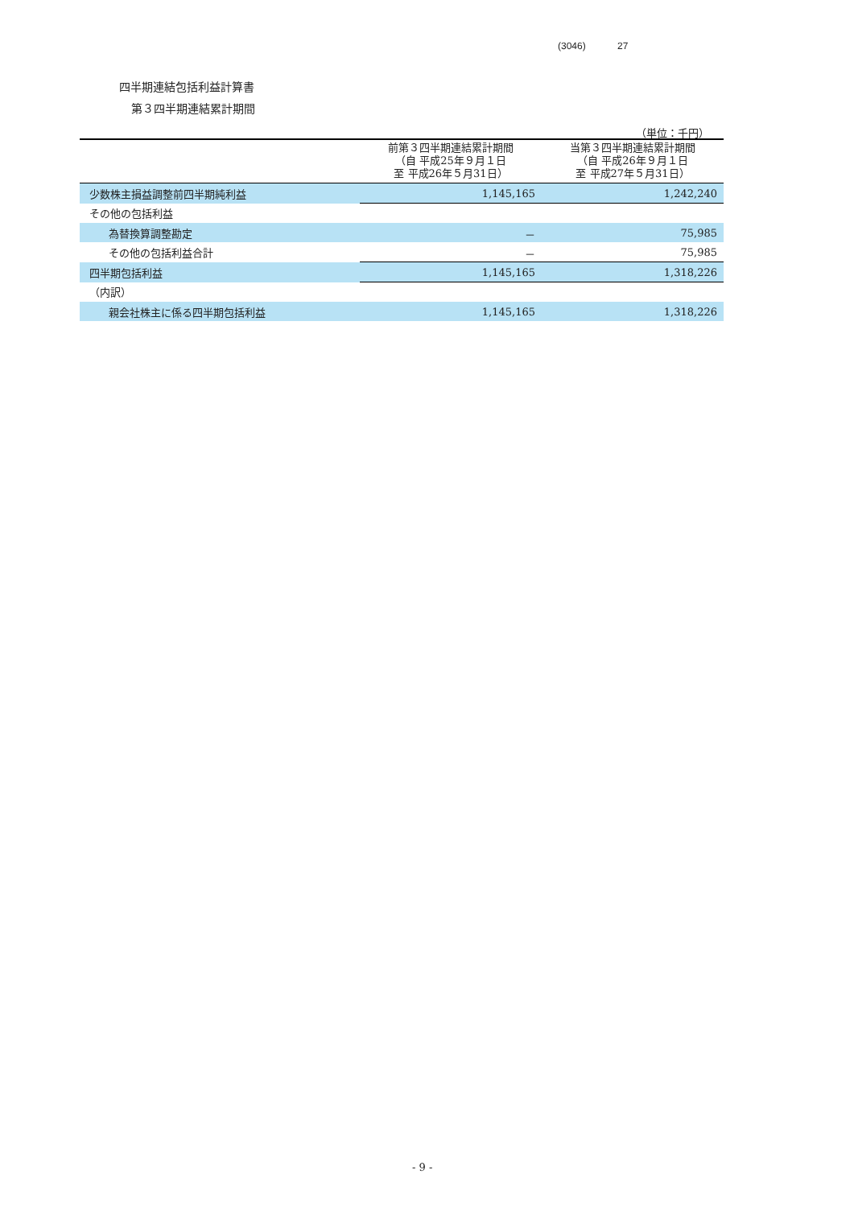(3046) 27
四半期連結包括利益計算書
第３四半期連結累計期間
（単位：千円）
| | 前第３四半期連結累計期間 （自 平成25年９月１日 至 平成26年５月31日） | 当第３四半期連結累計期間 （自 平成26年９月１日 至 平成27年５月31日） |
| --- | --- | --- |
| 少数株主損益調整前四半期純利益 | 1,145,165 | 1,242,240 |
| その他の包括利益 | | |
| 為替換算調整勘定 | － | 75,985 |
| その他の包括利益合計 | － | 75,985 |
| 四半期包括利益 | 1,145,165 | 1,318,226 |
| （内訳） | | |
| 親会社株主に係る四半期包括利益 | 1,145,165 | 1,318,226 |
- 9 -